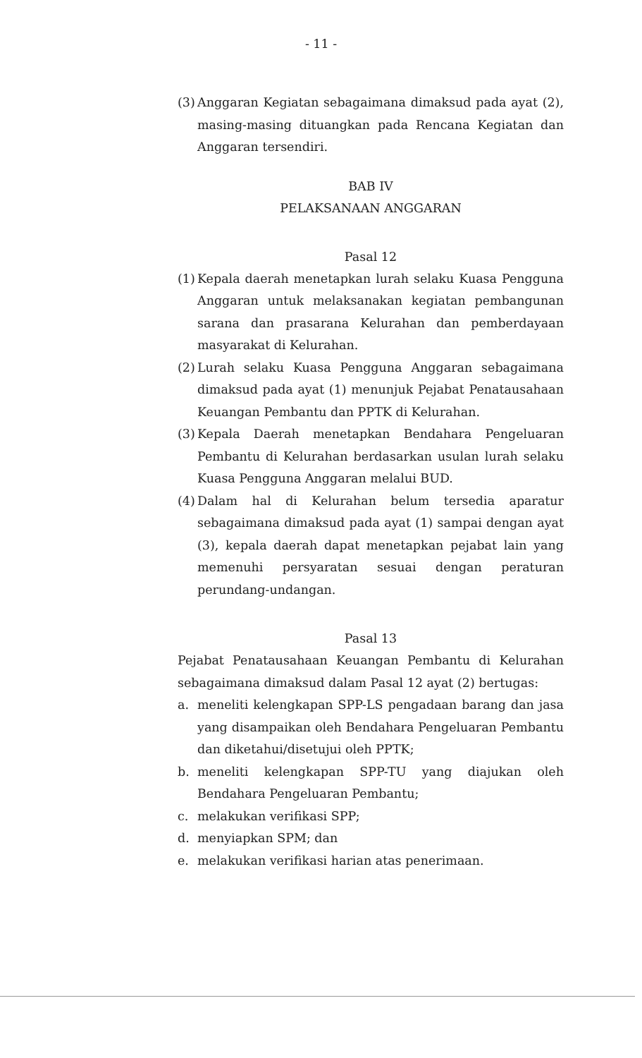- 11 -
(3) Anggaran Kegiatan sebagaimana dimaksud pada ayat (2), masing-masing dituangkan pada Rencana Kegiatan dan Anggaran tersendiri.
BAB IV
PELAKSANAAN ANGGARAN
Pasal 12
(1) Kepala daerah menetapkan lurah selaku Kuasa Pengguna Anggaran untuk melaksanakan kegiatan pembangunan sarana dan prasarana Kelurahan dan pemberdayaan masyarakat di Kelurahan.
(2) Lurah selaku Kuasa Pengguna Anggaran sebagaimana dimaksud pada ayat (1) menunjuk Pejabat Penatausahaan Keuangan Pembantu dan PPTK di Kelurahan.
(3) Kepala Daerah menetapkan Bendahara Pengeluaran Pembantu di Kelurahan berdasarkan usulan lurah selaku Kuasa Pengguna Anggaran melalui BUD.
(4) Dalam hal di Kelurahan belum tersedia aparatur sebagaimana dimaksud pada ayat (1) sampai dengan ayat (3), kepala daerah dapat menetapkan pejabat lain yang memenuhi persyaratan sesuai dengan peraturan perundang-undangan.
Pasal 13
Pejabat Penatausahaan Keuangan Pembantu di Kelurahan sebagaimana dimaksud dalam Pasal 12 ayat (2) bertugas:
a. meneliti kelengkapan SPP-LS pengadaan barang dan jasa yang disampaikan oleh Bendahara Pengeluaran Pembantu dan diketahui/disetujui oleh PPTK;
b. meneliti kelengkapan SPP-TU yang diajukan oleh Bendahara Pengeluaran Pembantu;
c. melakukan verifikasi SPP;
d. menyiapkan SPM; dan
e. melakukan verifikasi harian atas penerimaan.